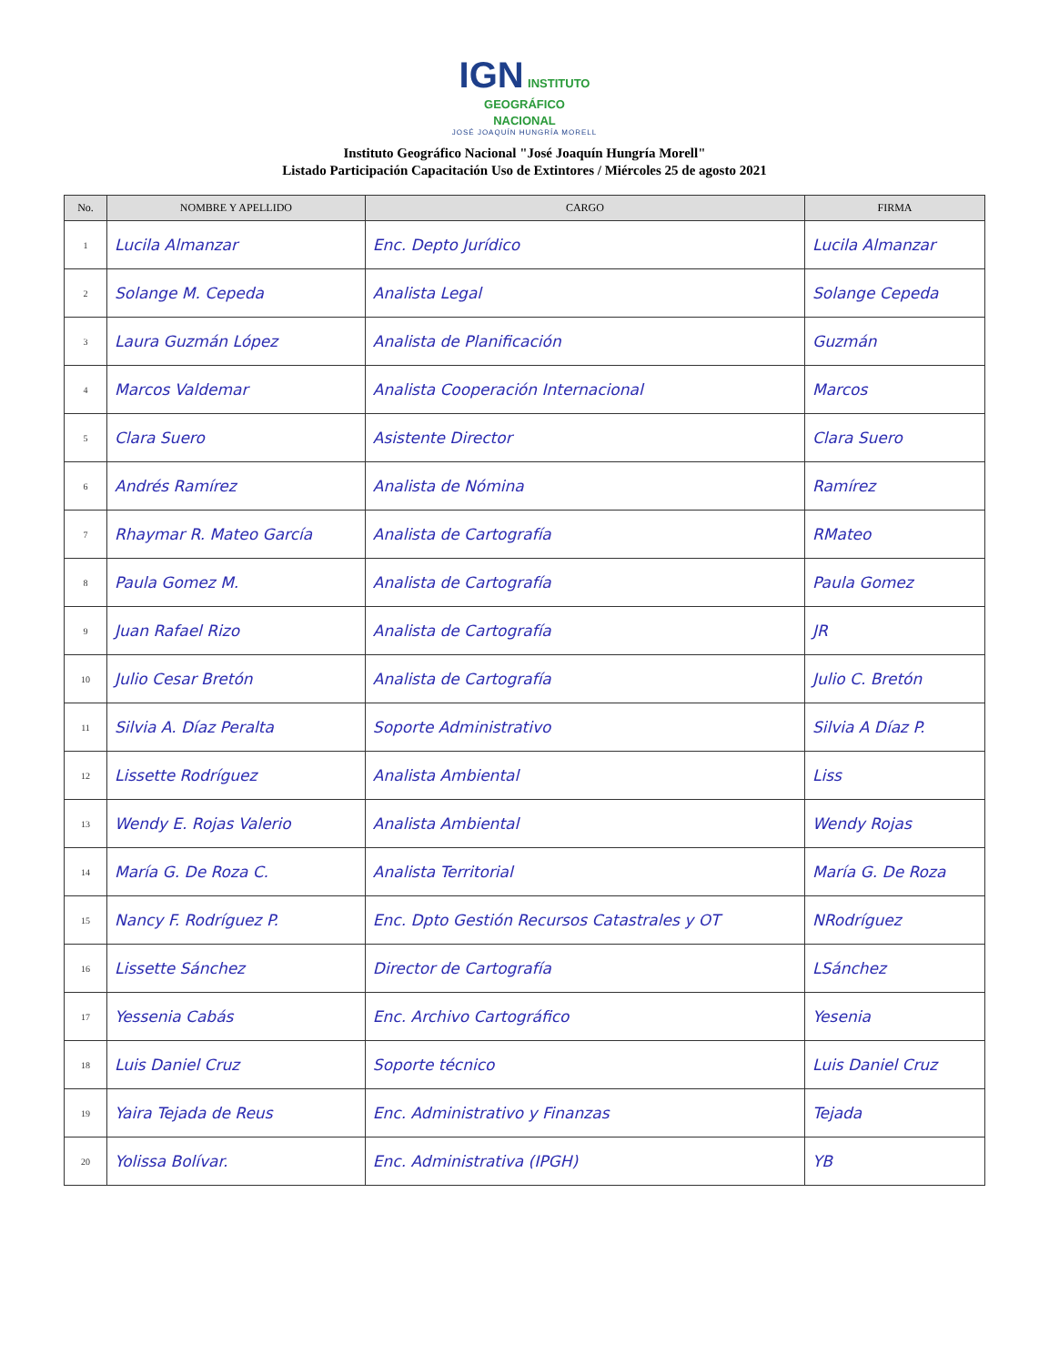IGN INSTITUTO
GEOGRÁFICO
NACIONAL
JOSÉ JOAQUÍN HUNGRÍA MORELL
Instituto Geográfico Nacional "José Joaquín Hungría Morell"
Listado Participación Capacitación Uso de Extintores / Miércoles 25 de agosto 2021
| No. | NOMBRE Y APELLIDO | CARGO | FIRMA |
| --- | --- | --- | --- |
| 1 | Lucila Almanzar | Enc. Depto Jurídico | Lucila Almanzar |
| 2 | Solange M. Cepeda | Analista Legal | Solange Cepeda |
| 3 | Laura Guzmán López | Analista de Planificación | Guzmán |
| 4 | Marcos Valdemar | Analista Cooperación Internacional | Marcos |
| 5 | Clara Suero | Asistente Director | Clara Suero |
| 6 | Andrés Ramírez | Analista de Nómina | Ramírez |
| 7 | Rhaymar R. Mateo García | Analista de Cartografía | RMateo |
| 8 | Paula Gomez M. | Analista de Cartografía | Paula Gomez |
| 9 | Juan Rafael Rizo | Analista de Cartografía | JR |
| 10 | Julio Cesar Bretón | Analista de Cartografía | Julio C. Bretón |
| 11 | Silvia A. Díaz Peralta | Soporte Administrativo | Silvia A Díaz P. |
| 12 | Lissette Rodríguez | Analista Ambiental | Liss |
| 13 | Wendy E. Rojas Valerio | Analista Ambiental | Wendy Rojas |
| 14 | María G. De Roza C. | Analista Territorial | María G. De Roza |
| 15 | Nancy F. Rodríguez P. | Enc. Dpto Gestión Recursos Catastrales y OT | NRodríguez |
| 16 | Lissette Sánchez | Director de Cartografía | LSánchez |
| 17 | Yessenia Cabás | Enc. Archivo Cartográfico | Yesenia |
| 18 | Luis Daniel Cruz | Soporte técnico | Luis Daniel Cruz |
| 19 | Yaira Tejada de Reus | Enc. Administrativo y Finanzas | Tejada |
| 20 | Yolissa Bolívar. | Enc. Administrativa (IPGH) | YB |